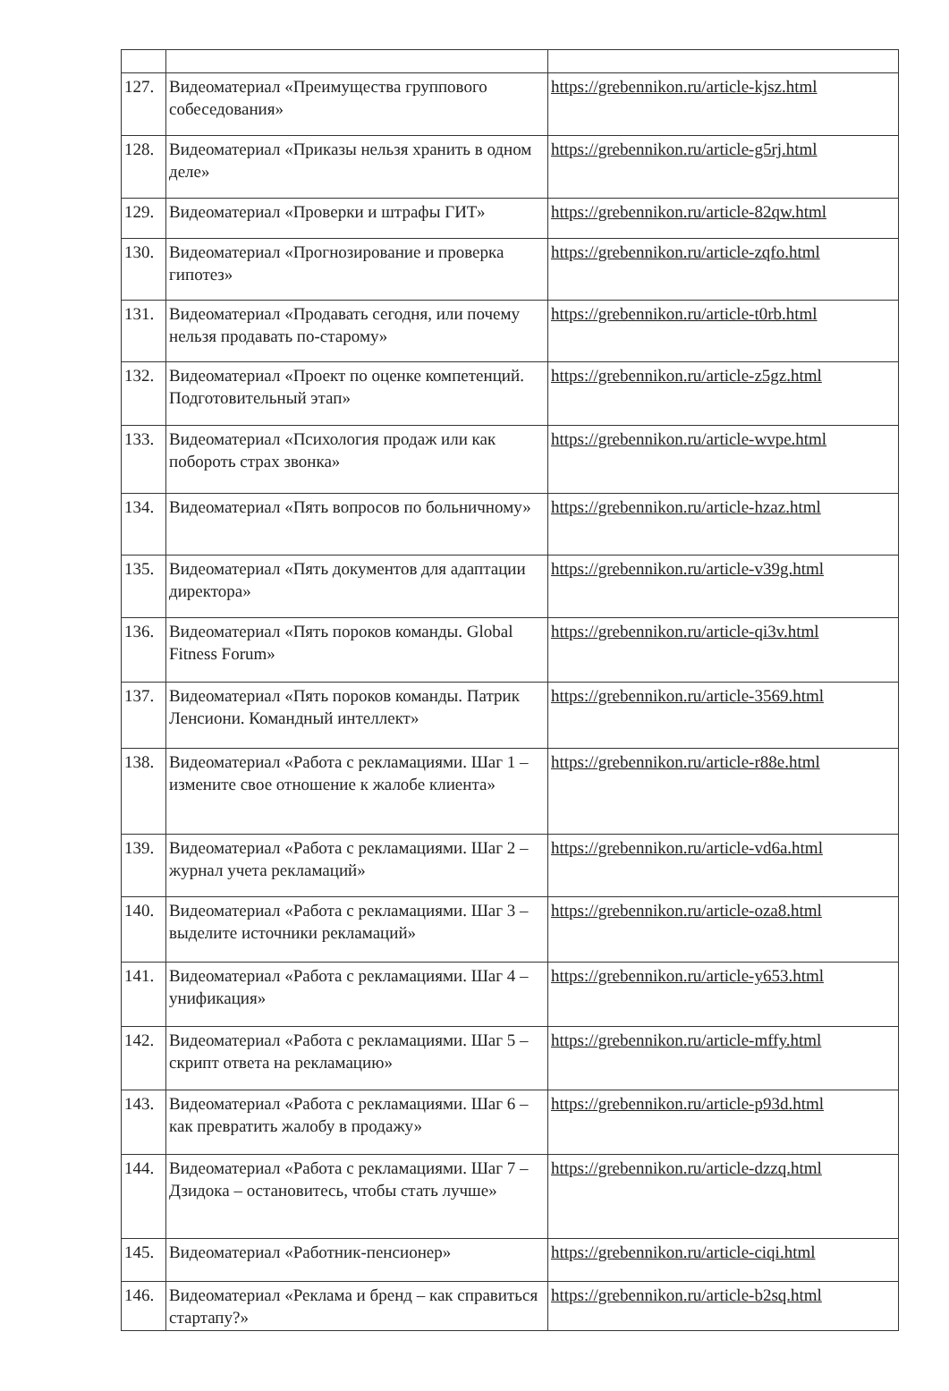| 127. | Видеоматериал «Преимущества группового собеседования» | https://grebennikon.ru/article-kjsz.html |
| 128. | Видеоматериал «Приказы нельзя хранить в одном деле» | https://grebennikon.ru/article-g5rj.html |
| 129. | Видеоматериал «Проверки и штрафы ГИТ» | https://grebennikon.ru/article-82qw.html |
| 130. | Видеоматериал «Прогнозирование и проверка гипотез» | https://grebennikon.ru/article-zqfo.html |
| 131. | Видеоматериал «Продавать сегодня, или почему нельзя продавать по-старому» | https://grebennikon.ru/article-t0rb.html |
| 132. | Видеоматериал «Проект по оценке компетенций. Подготовительный этап» | https://grebennikon.ru/article-z5gz.html |
| 133. | Видеоматериал «Психология продаж или как побороть страх звонка» | https://grebennikon.ru/article-wvpe.html |
| 134. | Видеоматериал «Пять вопросов по больничному» | https://grebennikon.ru/article-hzaz.html |
| 135. | Видеоматериал «Пять документов для адаптации директора» | https://grebennikon.ru/article-v39g.html |
| 136. | Видеоматериал «Пять пороков команды. Global Fitness Forum» | https://grebennikon.ru/article-qi3v.html |
| 137. | Видеоматериал «Пять пороков команды. Патрик Ленсиони. Командный интеллект» | https://grebennikon.ru/article-3569.html |
| 138. | Видеоматериал «Работа с рекламациями. Шаг 1 – измените свое отношение к жалобе клиента» | https://grebennikon.ru/article-r88e.html |
| 139. | Видеоматериал «Работа с рекламациями. Шаг 2 – журнал учета рекламаций» | https://grebennikon.ru/article-vd6a.html |
| 140. | Видеоматериал «Работа с рекламациями. Шаг 3 – выделите источники рекламаций» | https://grebennikon.ru/article-oza8.html |
| 141. | Видеоматериал «Работа с рекламациями. Шаг 4 – унификация» | https://grebennikon.ru/article-y653.html |
| 142. | Видеоматериал «Работа с рекламациями. Шаг 5 – скрипт ответа на рекламацию» | https://grebennikon.ru/article-mffy.html |
| 143. | Видеоматериал «Работа с рекламациями. Шаг 6 – как превратить жалобу в продажу» | https://grebennikon.ru/article-p93d.html |
| 144. | Видеоматериал «Работа с рекламациями. Шаг 7 – Дзидока – остановитесь, чтобы стать лучше» | https://grebennikon.ru/article-dzzq.html |
| 145. | Видеоматериал «Работник-пенсионер» | https://grebennikon.ru/article-ciqi.html |
| 146. | Видеоматериал «Реклама и бренд – как справиться стартапу?» | https://grebennikon.ru/article-b2sq.html |